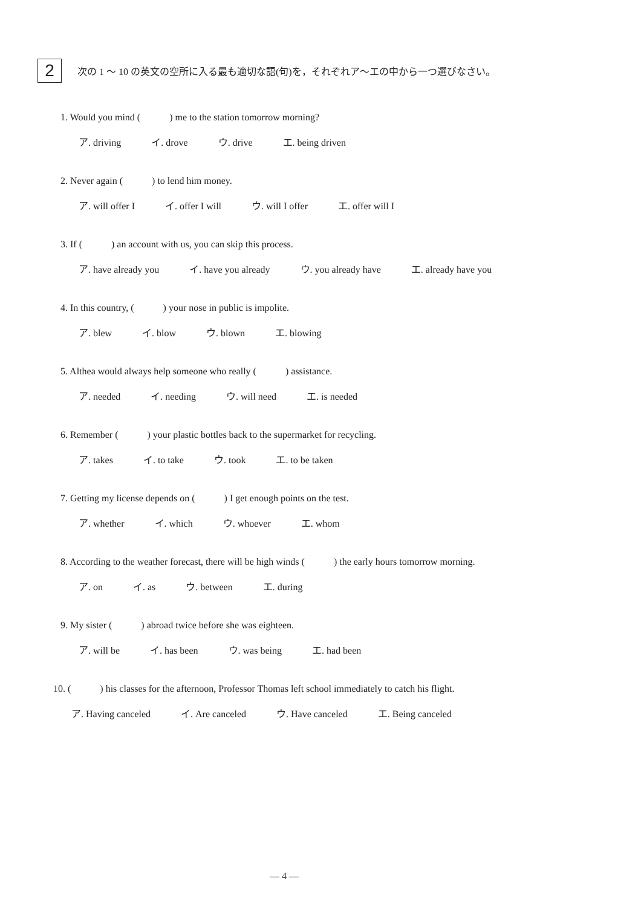2
次の 1 ～ 10 の英文の空所に入る最も適切な語(句)を，それぞれア～エの中から一つ選びなさい。
1. Would you mind (　　　) me to the station tomorrow morning?
ア. driving イ. drove ウ. drive エ. being driven
2. Never again (　　　) to lend him money.
ア. will offer I イ. offer I will ウ. will I offer エ. offer will I
3. If (　　　) an account with us, you can skip this process.
ア. have already you イ. have you already ウ. you already have エ. already have you
4. In this country, (　　　) your nose in public is impolite.
ア. blew イ. blow ウ. blown エ. blowing
5. Althea would always help someone who really (　　　) assistance.
ア. needed イ. needing ウ. will need エ. is needed
6. Remember (　　　) your plastic bottles back to the supermarket for recycling.
ア. takes イ. to take ウ. took エ. to be taken
7. Getting my license depends on (　　　) I get enough points on the test.
ア. whether イ. which ウ. whoever エ. whom
8. According to the weather forecast, there will be high winds (　　　) the early hours tomorrow morning.
ア. on イ. as ウ. between エ. during
9. My sister (　　　) abroad twice before she was eighteen.
ア. will be イ. has been ウ. was being エ. had been
10. (　　　) his classes for the afternoon, Professor Thomas left school immediately to catch his flight.
ア. Having canceled イ. Are canceled ウ. Have canceled エ. Being canceled
— 4 —